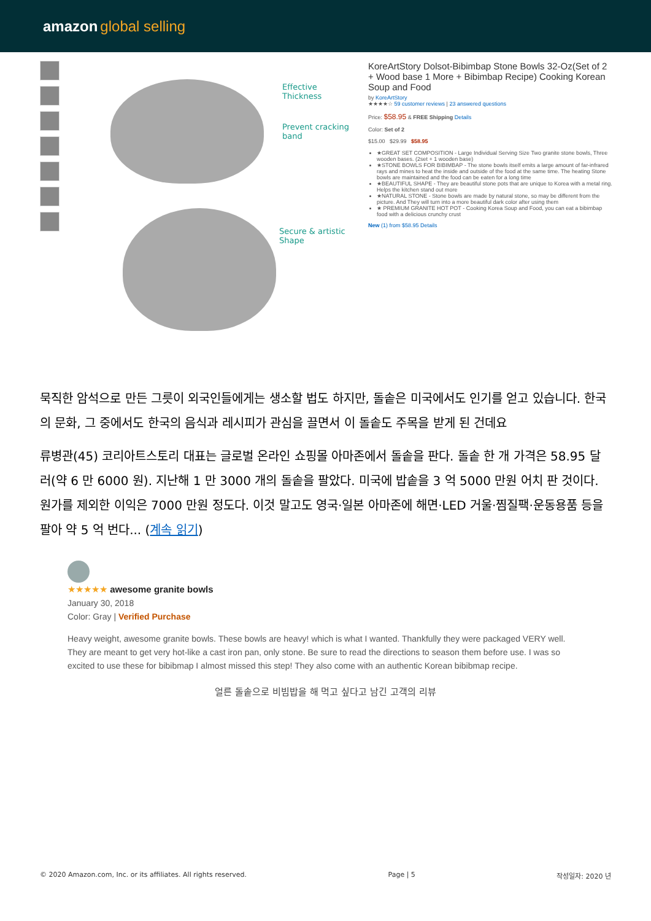amazon global selling
Effective
Thickness
Prevent cracking
band
Secure & artistic
Shape
KoreArtStory Dolsot-Bibimbap Stone Bowls 32-Oz(Set of 2 + Wood base 1 More + Bibimbap Recipe) Cooking Korean Soup and Food
by KoreArtStory
★★★★☆ 59 customer reviews | 23 answered questions
Price: $58.95 & FREE Shipping Details
Color: Set of 2
$15.00 $29.99 $58.95
★GREAT SET COMPOSITION - Large Individual Serving Size Two granite stone bowls, Three wooden bases. (2set + 1 wooden base)
★STONE BOWLS FOR BIBIMBAP - The stone bowls itself emits a large amount of far-infrared rays and mines to heat the inside and outside of the food at the same time. The heating Stone bowls are maintained and the food can be eaten for a long time
★BEAUTIFUL SHAPE - They are beautiful stone pots that are unique to Korea with a metal ring. Helps the kitchen stand out more
★NATURAL STONE - Stone bowls are made by natural stone, so may be different from the picture. And They will turn into a more beautiful dark color after using them
★ PREMIUM GRANITE HOT POT - Cooking Korea Soup and Food, you can eat a bibimbap food with a delicious crunchy crust
New (1) from $58.95 Details
묵직한 암석으로 만든 그릇이 외국인들에게는 생소할 법도 하지만, 돌솥은 미국에서도 인기를 얻고 있습니다. 한국의 문화, 그 중에서도 한국의 음식과 레시피가 관심을 끌면서 이 돌솥도 주목을 받게 된 건데요
류병관(45) 코리아트스토리 대표는 글로벌 온라인 쇼핑몰 아마존에서 돌솥을 판다. 돌솥 한 개 가격은 58.95 달러(약 6 만 6000 원). 지난해 1 만 3000 개의 돌솥을 팔았다. 미국에 밥솥을 3 억 5000 만원 어치 판 것이다. 원가를 제외한 이익은 7000 만원 정도다. 이것 말고도 영국·일본 아마존에 해면·LED 거울·찜질팩·운동용품 등을 팔아 약 5 억 번다... (계속 읽기)
★★★★★ awesome granite bowls
January 30, 2018
Color: Gray | Verified Purchase
Heavy weight, awesome granite bowls. These bowls are heavy! which is what I wanted. Thankfully they were packaged VERY well. They are meant to get very hot-like a cast iron pan, only stone. Be sure to read the directions to season them before use. I was so excited to use these for bibibmap I almost missed this step! They also come with an authentic Korean bibibmap recipe.
얼른 돌솥으로 비빔밥을 해 먹고 싶다고 남긴 고객의 리뷰
© 2020 Amazon.com, Inc. or its affiliates. All rights reserved. Page | 5 작성일자: 2020 년